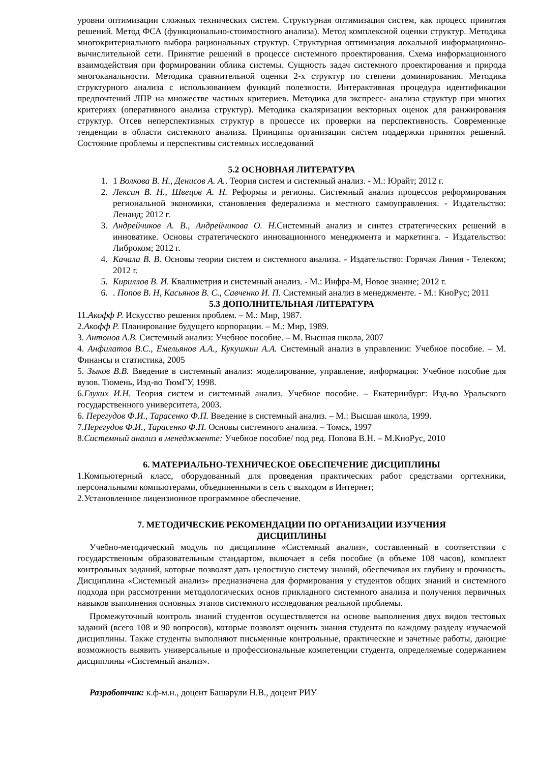уровни оптимизации сложных технических систем. Структурная оптимизация систем, как процесс принятия решений. Метод ФСА (функционально-стоимостного анализа). Метод комплексной оценки структур. Методика многокритериального выбора рациональных структур. Структурная оптимизация локальной информационно-вычислительной сети. Принятие решений в процессе системного проектирования. Схема информационного взаимодействия при формировании облика системы. Сущность задач системного проектирования и природа многоканальности. Методика сравнительной оценки 2-х структур по степени доминирования. Методика структурного анализа с использованием функций полезности. Интерактивная процедура идентификации предпочтений ЛПР на множестве частных критериев. Методика для экспресс- анализа структур при многих критериях (оперативного анализа структур). Методика скаляризации векторных оценок для ранжирования структур. Отсев неперспективных структур в процессе их проверки на перспективность. Современные тенденции в области системного анализа. Принципы организации систем поддержки принятия решений. Состояние проблемы и перспективы системных исследований
5.2 ОСНОВНАЯ ЛИТЕРАТУРА
1. 1 Волкова В. Н., Денисов А. А.. Теория систем и системный анализ. - М.: Юрайт; 2012 г.
2. Лексин В. Н., Швецов А. Н. Реформы и регионы. Системный анализ процессов реформирования региональной экономики, становления федерализма и местного самоуправления. - Издательство: Ленанд; 2012 г.
3. Андрейчиков А. В., Андрейчикова О. Н. Системный анализ и синтез стратегических решений в инноватике. Основы стратегического инновационного менеджмента и маркетинга. - Издательство: Либроком; 2012 г.
4. Качала В. В. Основы теории систем и системного анализа. - Издательство: Горячая Линия - Телеком; 2012 г.
5. Кириллов В. И. Квалиметрия и системный анализ. - М.: Инфра-М, Новое знание; 2012 г.
6. . Попов В. Н, Касьянов В. С., Савченко И. П. Системный анализ в менеджменте. - М.: КноРус; 2011
5.3 ДОПОЛНИТЕЛЬНАЯ ЛИТЕРАТУРА
11.Акофф Р. Искусство решения проблем. – М.: Мир, 1987.
2.Акофф Р. Планирование будущего корпорации. – М.: Мир, 1989.
3. Антонов А.В. Системный анализ: Учебное пособие. – М. Высшая школа, 2007
4. Анфилатов В.С., Емельянов А.А., Кукушкин А.А. Системный анализ в управлении: Учебное пособие. – М. Финансы и статистика, 2005
5. Зыков В.В. Введение в системный анализ: моделирование, управление, информация: Учебное пособие для вузов. Тюмень, Изд-во ТюмГУ, 1998.
6.Глухих И.Н. Теория систем и системный анализ. Учебное пособие. – Екатеринбург: Изд-во Уральского государственного университета, 2003.
6. Перегудов Ф.И., Тарасенко Ф.П. Введение в системный анализ. – М.: Высшая школа, 1999.
7.Перегудов Ф.И., Тарасенко Ф.П. Основы системного анализа. – Томск, 1997
8.Системный анализ в менеджменте: Учебное пособие/ под ред. Попова В.Н. – М.КноРус, 2010
6. МАТЕРИАЛЬНО-ТЕХНИЧЕСКОЕ ОБЕСПЕЧЕНИЕ ДИСЦИПЛИНЫ
1.Компьютерный класс, оборудованный для проведения практических работ средствами оргтехники, персональными компьютерами, объединенными в сеть с выходом в Интернет;
2.Установленное лицензионное программное обеспечение.
7. МЕТОДИЧЕСКИЕ РЕКОМЕНДАЦИИ ПО ОРГАНИЗАЦИИ ИЗУЧЕНИЯ
ДИСЦИПЛИНЫ
Учебно-методический модуль по дисциплине «Системный анализ», составленный в соответствии с государственным образовательным стандартом, включает в себя пособие (в объеме 108 часов), комплект контрольных заданий, которые позволят дать целостную систему знаний, обеспечивая их глубину и прочность. Дисциплина «Системный анализ» предназначена для формирования у студентов общих знаний и системного подхода при рассмотрении методологических основ прикладного системного анализа и получения первичных навыков выполнения основных этапов системного исследования реальной проблемы.
Промежуточный контроль знаний студентов осуществляется на основе выполнения двух видов тестовых заданий (всего 108 и 90 вопросов), которые позволят оценить знания студента по каждому разделу изучаемой дисциплины. Также студенты выполняют письменные контрольные, практические и зачетные работы, дающие возможность выявить универсальные и профессиональные компетенции студента, определяемые содержанием дисциплины «Системный анализ».
Разработчик: к.ф-м.н., доцент Башарули Н.В., доцент РИУ